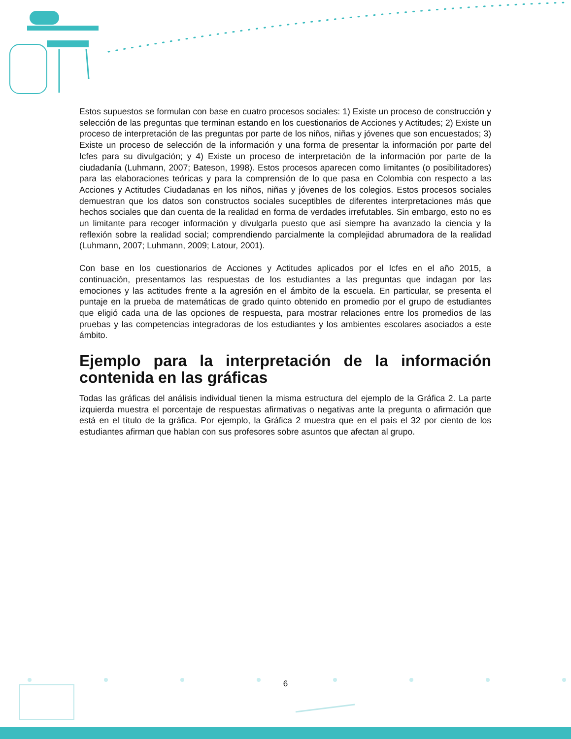Estos supuestos se formulan con base en cuatro procesos sociales: 1) Existe un proceso de construcción y selección de las preguntas que terminan estando en los cuestionarios de Acciones y Actitudes; 2) Existe un proceso de interpretación de las preguntas por parte de los niños, niñas y jóvenes que son encuestados; 3) Existe un proceso de selección de la información y una forma de presentar la información por parte del Icfes para su divulgación; y 4) Existe un proceso de interpretación de la información por parte de la ciudadanía (Luhmann, 2007; Bateson, 1998). Estos procesos aparecen como limitantes (o posibilitadores) para las elaboraciones teóricas y para la comprensión de lo que pasa en Colombia con respecto a las Acciones y Actitudes Ciudadanas en los niños, niñas y jóvenes de los colegios. Estos procesos sociales demuestran que los datos son constructos sociales suceptibles de diferentes interpretaciones más que hechos sociales que dan cuenta de la realidad en forma de verdades irrefutables. Sin embargo, esto no es un limitante para recoger información y divulgarla puesto que así siempre ha avanzado la ciencia y la reflexión sobre la realidad social; comprendiendo parcialmente la complejidad abrumadora de la realidad (Luhmann, 2007; Luhmann, 2009; Latour, 2001).
Con base en los cuestionarios de Acciones y Actitudes aplicados por el Icfes en el año 2015, a continuación, presentamos las respuestas de los estudiantes a las preguntas que indagan por las emociones y las actitudes frente a la agresión en el ámbito de la escuela. En particular, se presenta el puntaje en la prueba de matemáticas de grado quinto obtenido en promedio por el grupo de estudiantes que eligió cada una de las opciones de respuesta, para mostrar relaciones entre los promedios de las pruebas y las competencias integradoras de los estudiantes y los ambientes escolares asociados a este ámbito.
Ejemplo para la interpretación de la información contenida en las gráficas
Todas las gráficas del análisis individual tienen la misma estructura del ejemplo de la Gráfica 2. La parte izquierda muestra el porcentaje de respuestas afirmativas o negativas ante la pregunta o afirmación que está en el título de la gráfica. Por ejemplo, la Gráfica 2 muestra que en el país el 32 por ciento de los estudiantes afirman que hablan con sus profesores sobre asuntos que afectan al grupo.
6